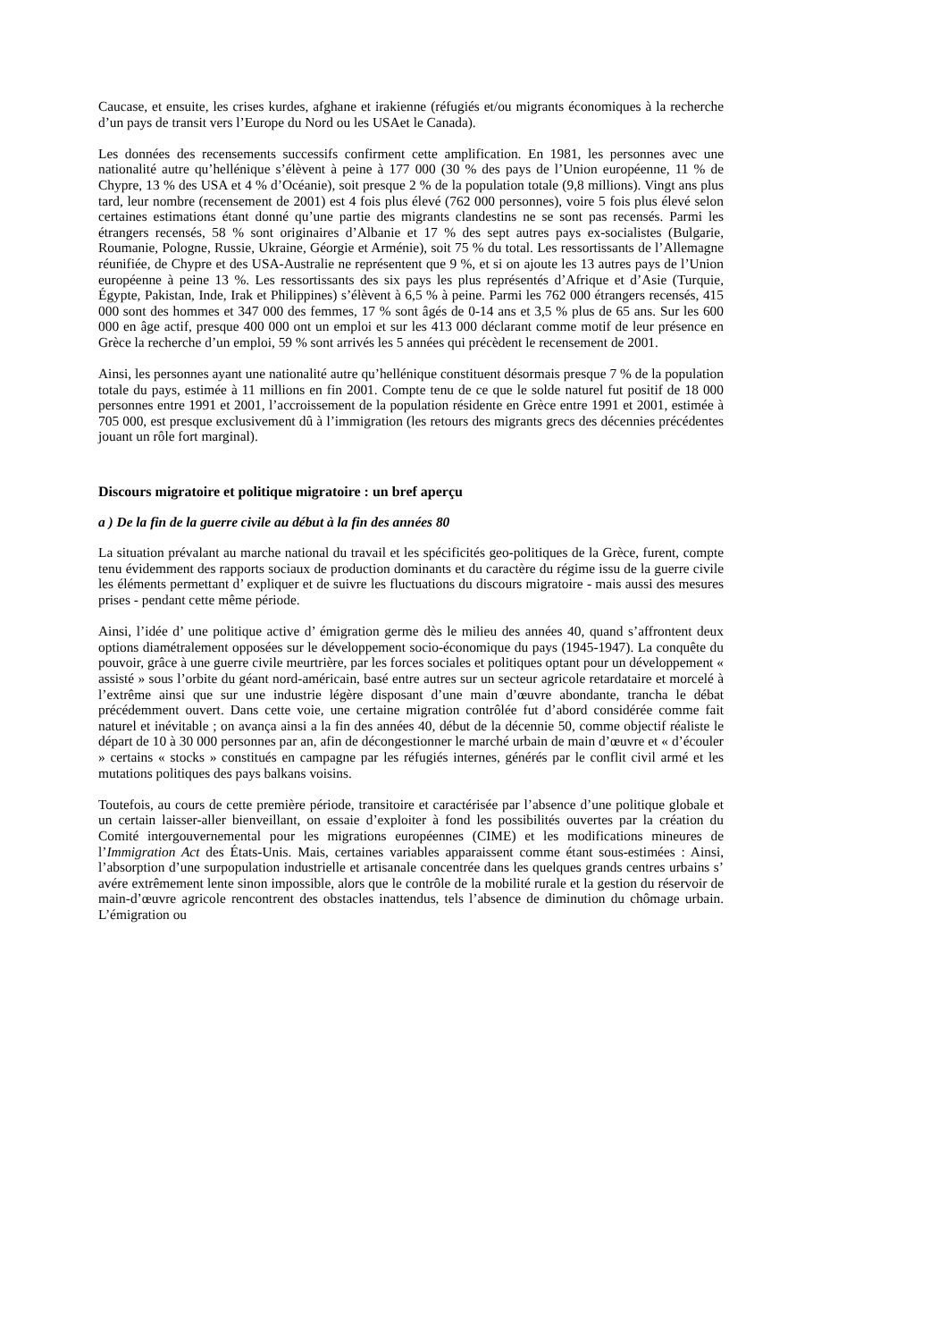Caucase, et ensuite, les crises kurdes, afghane et irakienne (réfugiés et/ou migrants économiques à la recherche d’un pays de transit vers l’Europe du Nord ou les USAet le Canada).
Les données des recensements successifs confirment cette amplification. En 1981, les personnes avec une nationalité autre qu’hellénique s’élèvent à peine à 177 000 (30 % des pays de l’Union européenne, 11 % de Chypre, 13 % des USA et 4 % d’Océanie), soit presque 2 % de la population totale (9,8 millions). Vingt ans plus tard, leur nombre (recensement de 2001) est 4 fois plus élevé (762 000 personnes), voire 5 fois plus élevé selon certaines estimations étant donné qu’une partie des migrants clandestins ne se sont pas recensés. Parmi les étrangers recensés, 58 % sont originaires d’Albanie et 17 % des sept autres pays ex-socialistes (Bulgarie, Roumanie, Pologne, Russie, Ukraine, Géorgie et Arménie), soit 75 % du total. Les ressortissants de l’Allemagne réunifiée, de Chypre et des USA-Australie ne représentent que 9 %, et si on ajoute les 13 autres pays de l’Union européenne à peine 13 %. Les ressortissants des six pays les plus représentés d’Afrique et d’Asie (Turquie, Égypte, Pakistan, Inde, Irak et Philippines) s’élèvent à 6,5 % à peine. Parmi les 762 000 étrangers recensés, 415 000 sont des hommes et 347 000 des femmes, 17 % sont âgés de 0-14 ans et 3,5 % plus de 65 ans. Sur les 600 000 en âge actif, presque 400 000 ont un emploi et sur les 413 000 déclarant comme motif de leur présence en Grèce la recherche d’un emploi, 59 % sont arrivés les 5 années qui précèdent le recensement de 2001.
Ainsi, les personnes ayant une nationalité autre qu’hellénique constituent désormais presque 7 % de la population totale du pays, estimée à 11 millions en fin 2001. Compte tenu de ce que le solde naturel fut positif de 18 000 personnes entre 1991 et 2001, l’accroissement de la population résidente en Grèce entre 1991 et 2001, estimée à 705 000, est presque exclusivement dû à l’immigration (les retours des migrants grecs des décennies précédentes jouant un rôle fort marginal).
Discours migratoire et politique migratoire : un bref aperçu
a ) De la fin de la guerre civile au début à la fin des années 80
La situation prévalant au marche national du travail et les spécificités geo-politiques de la Grèce, furent, compte tenu évidemment des rapports sociaux de production dominants et du caractère du régime issu de la guerre civile les éléments permettant d’ expliquer et de suivre les fluctuations du discours migratoire - mais aussi des mesures prises - pendant cette même période.
Ainsi, l’idée d’ une politique active d’ émigration germe dès le milieu des années 40, quand s’affrontent deux options diamétralement opposées sur le développement socio-économique du pays (1945-1947). La conquête du pouvoir, grâce à une guerre civile meurtrière, par les forces sociales et politiques optant pour un développement « assisté » sous l’orbite du géant nord-américain, basé entre autres sur un secteur agricole retardataire et morcelé à l’extrême ainsi que sur une industrie légère disposant d’une main d’œuvre abondante, trancha le débat précédemment ouvert. Dans cette voie, une certaine migration contrôlée fut d’abord considérée comme fait naturel et inévitable ; on avança ainsi a la fin des années 40, début de la décennie 50, comme objectif réaliste le départ de 10 à 30 000 personnes par an, afin de décongestionner le marché urbain de main d’œuvre et « d’écouler » certains « stocks » constitués en campagne par les réfugiés internes, générés par le conflit civil armé et les mutations politiques des pays balkans voisins.
Toutefois, au cours de cette première période, transitoire et caractérisée par l’absence d’une politique globale et un certain laisser-aller bienveillant, on essaie d’exploiter à fond les possibilités ouvertes par la création du Comité intergouvernemental pour les migrations européennes (CIME) et les modifications mineures de l’Immigration Act des États-Unis. Mais, certaines variables apparaissent comme étant sous-estimées : Ainsi, l’absorption d’une surpopulation industrielle et artisanale concentrée dans les quelques grands centres urbains s’ avére extrêmement lente sinon impossible, alors que le contrôle de la mobilité rurale et la gestion du réservoir de main-d’œuvre agricole rencontrent des obstacles inattendus, tels l’absence de diminution du chômage urbain. L’émigration ou